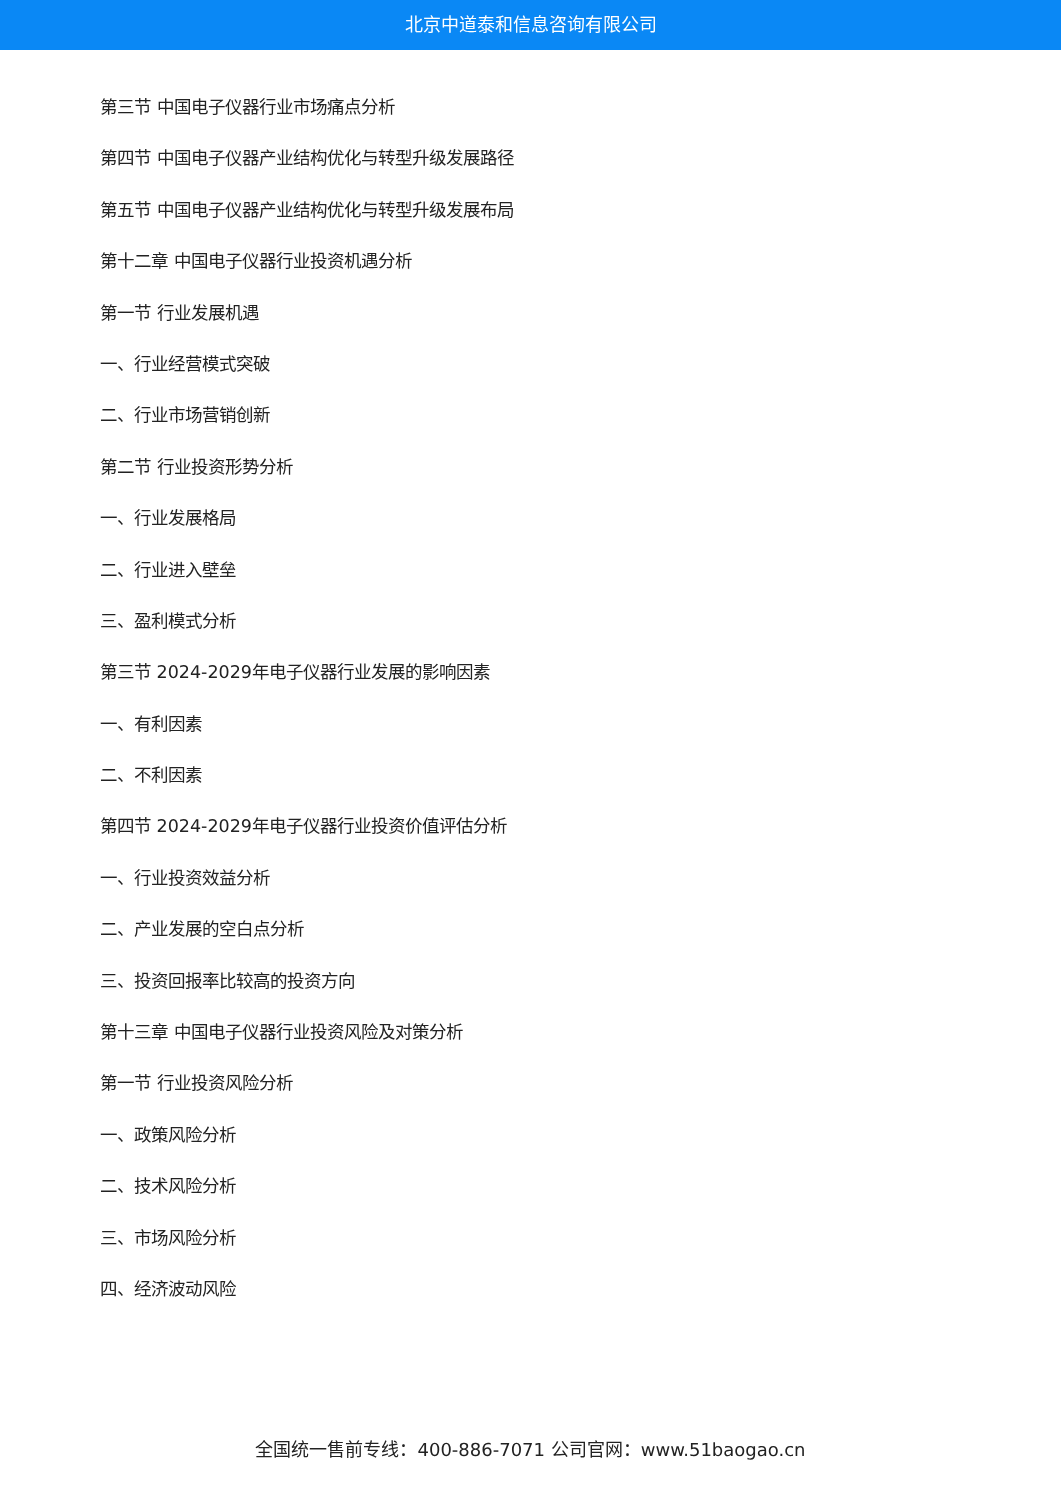北京中道泰和信息咨询有限公司
第三节 中国电子仪器行业市场痛点分析
第四节 中国电子仪器产业结构优化与转型升级发展路径
第五节 中国电子仪器产业结构优化与转型升级发展布局
第十二章 中国电子仪器行业投资机遇分析
第一节 行业发展机遇
一、行业经营模式突破
二、行业市场营销创新
第二节 行业投资形势分析
一、行业发展格局
二、行业进入壁垒
三、盈利模式分析
第三节 2024-2029年电子仪器行业发展的影响因素
一、有利因素
二、不利因素
第四节 2024-2029年电子仪器行业投资价值评估分析
一、行业投资效益分析
二、产业发展的空白点分析
三、投资回报率比较高的投资方向
第十三章 中国电子仪器行业投资风险及对策分析
第一节 行业投资风险分析
一、政策风险分析
二、技术风险分析
三、市场风险分析
四、经济波动风险
全国统一售前专线：400-886-7071 公司官网：www.51baogao.cn